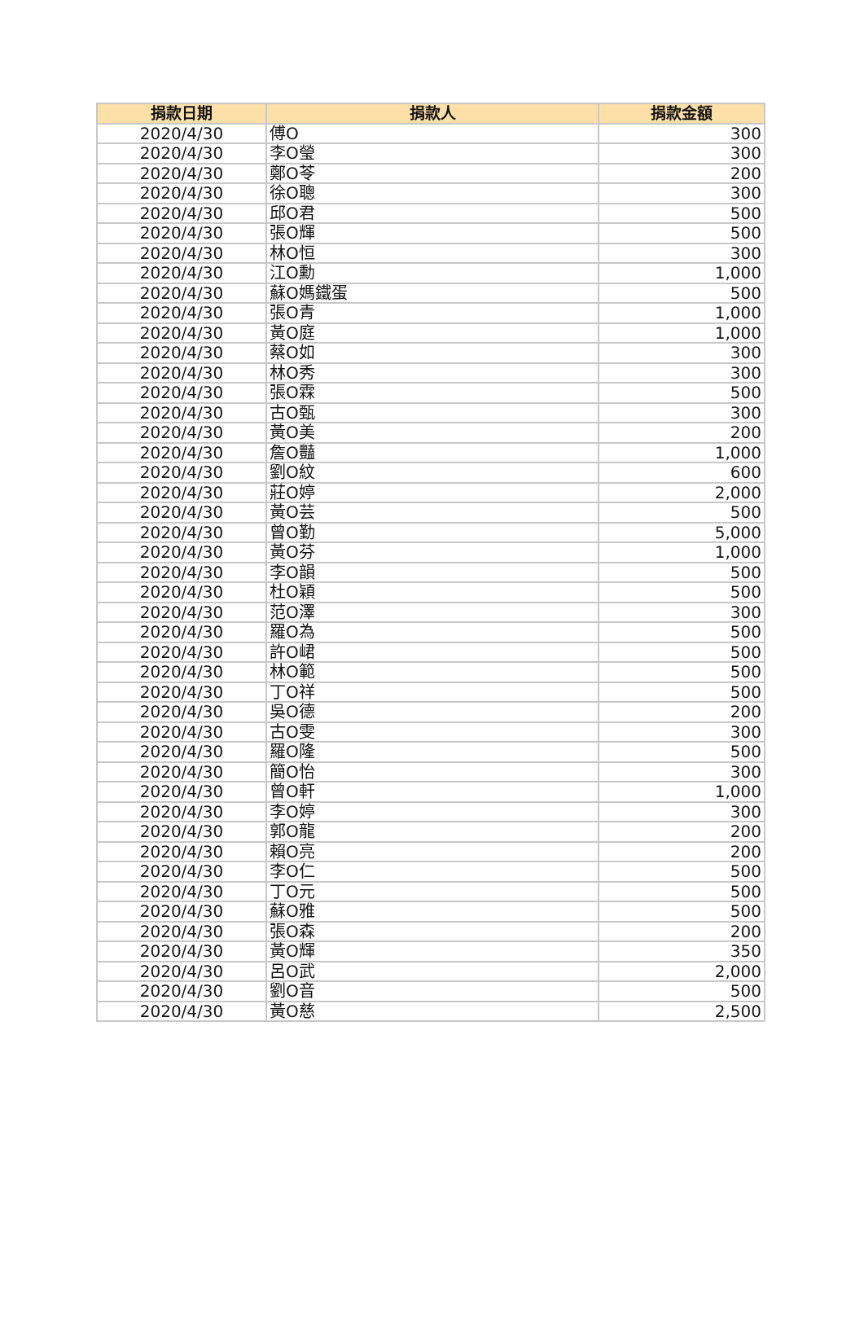| 捐款日期 | 捐款人 | 捐款金額 |
| --- | --- | --- |
| 2020/4/30 | 傅O | 300 |
| 2020/4/30 | 李O瑩 | 300 |
| 2020/4/30 | 鄭O苓 | 200 |
| 2020/4/30 | 徐O聰 | 300 |
| 2020/4/30 | 邱O君 | 500 |
| 2020/4/30 | 張O輝 | 500 |
| 2020/4/30 | 林O恒 | 300 |
| 2020/4/30 | 江O勳 | 1,000 |
| 2020/4/30 | 蘇O媽鐵蛋 | 500 |
| 2020/4/30 | 張O青 | 1,000 |
| 2020/4/30 | 黃O庭 | 1,000 |
| 2020/4/30 | 蔡O如 | 300 |
| 2020/4/30 | 林O秀 | 300 |
| 2020/4/30 | 張O霖 | 500 |
| 2020/4/30 | 古O甄 | 300 |
| 2020/4/30 | 黃O美 | 200 |
| 2020/4/30 | 詹O豔 | 1,000 |
| 2020/4/30 | 劉O紋 | 600 |
| 2020/4/30 | 莊O婷 | 2,000 |
| 2020/4/30 | 黃O芸 | 500 |
| 2020/4/30 | 曾O勤 | 5,000 |
| 2020/4/30 | 黃O芬 | 1,000 |
| 2020/4/30 | 李O韻 | 500 |
| 2020/4/30 | 杜O穎 | 500 |
| 2020/4/30 | 范O澤 | 300 |
| 2020/4/30 | 羅O為 | 500 |
| 2020/4/30 | 許O峮 | 500 |
| 2020/4/30 | 林O範 | 500 |
| 2020/4/30 | 丁O祥 | 500 |
| 2020/4/30 | 吳O德 | 200 |
| 2020/4/30 | 古O雯 | 300 |
| 2020/4/30 | 羅O隆 | 500 |
| 2020/4/30 | 簡O怡 | 300 |
| 2020/4/30 | 曾O軒 | 1,000 |
| 2020/4/30 | 李O婷 | 300 |
| 2020/4/30 | 郭O龍 | 200 |
| 2020/4/30 | 賴O亮 | 200 |
| 2020/4/30 | 李O仁 | 500 |
| 2020/4/30 | 丁O元 | 500 |
| 2020/4/30 | 蘇O雅 | 500 |
| 2020/4/30 | 張O森 | 200 |
| 2020/4/30 | 黃O輝 | 350 |
| 2020/4/30 | 呂O武 | 2,000 |
| 2020/4/30 | 劉O音 | 500 |
| 2020/4/30 | 黃O慈 | 2,500 |